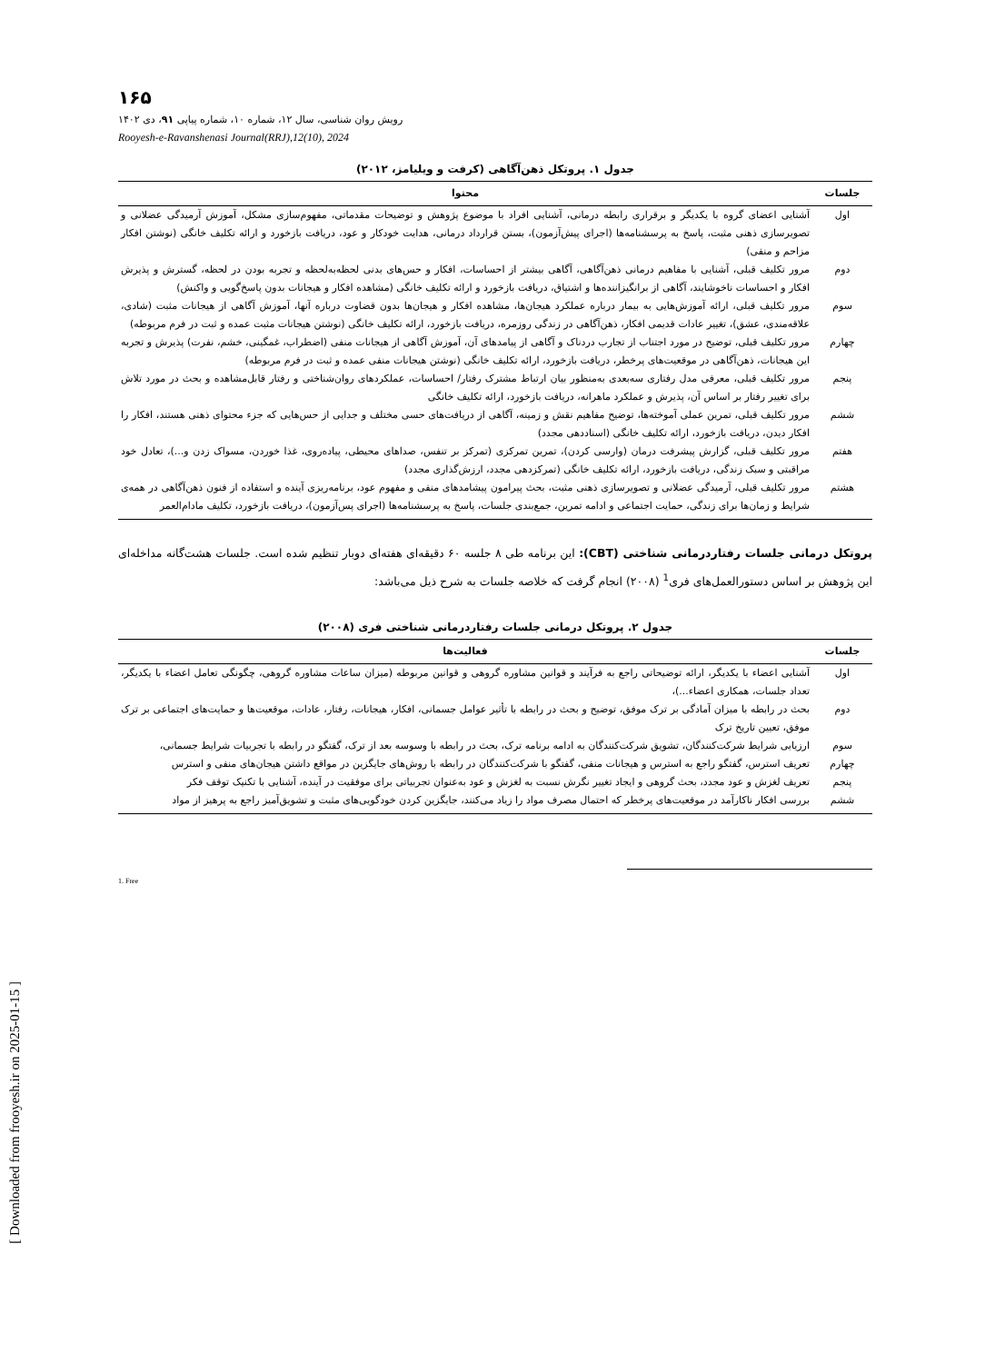۱۶۵
رویش روان شناسی، سال ۱۲، شماره ۱۰، شماره پیاپی ۹۱، دی ۱۴۰۲
Rooyesh-e-Ravanshenasi Journal(RRJ),12(10), 2024
جدول ۱. پروتکل ذهن‌آگاهی (کرفت و ویلیامز، ۲۰۱۲)
| جلسات | محتوا |
| --- | --- |
| اول | آشنایی اعضای گروه با یکدیگر و برقراری رابطه درمانی، آشنایی افراد با موضوع پژوهش و توضیحات مقدماتی، مفهوم‌سازی مشکل، آموزش آرمیدگی عضلانی و تصویرسازی ذهنی مثبت، پاسخ به پرسشنامه‌ها (اجرای پیش‌آزمون)، بستن قرارداد درمانی، هدایت خودکار و عود، دریافت بازخورد و ارائه تکلیف خانگی (نوشتن افکار مزاحم و منفی) |
| دوم | مرور تکلیف قبلی، آشنایی با مفاهیم درمانی ذهن‌آگاهی، آگاهی بیشتر از احساسات، افکار و حس‌های بدنی لحظه‌به‌لحظه و تجربه بودن در لحظه، گسترش و پذیرش افکار و احساسات ناخوشایند، آگاهی از برانگیزاننده‌ها و اشتیاق، دریافت بازخورد و ارائه تکلیف خانگی (مشاهده افکار و هیجانات بدون پاسخ‌گویی و واکنش) |
| سوم | مرور تکلیف قبلی، ارائه آموزش‌هایی به بیمار درباره عملکرد هیجان‌ها، مشاهده افکار و هیجان‌ها بدون قضاوت درباره آنها، آموزش آگاهی از هیجانات مثبت (شادی، علاقه‌مندی، عشق)، تغییر عادات قدیمی افکار، ذهن‌آگاهی در زندگی روزمره، دریافت بازخورد، ارائه تکلیف خانگی (نوشتن هیجانات مثبت عمده و ثبت در فرم مربوطه) |
| چهارم | مرور تکلیف قبلی، توضیح در مورد اجتناب از تجارب دردناک و آگاهی از پیامدهای آن، آموزش آگاهی از هیجانات منفی (اضطراب، غمگینی، خشم، نفرت) پذیرش و تجربه این هیجانات، ذهن‌آگاهی در موقعیت‌های پرخطر، دریافت بازخورد، ارائه تکلیف خانگی (نوشتن هیجانات منفی عمده و ثبت در فرم مربوطه) |
| پنجم | مرور تکلیف قبلی، معرفی مدل رفتاری سه‌بعدی به‌منظور بیان ارتباط مشترک رفتار/ احساسات، عملکردهای روان‌شناختی و رفتار قابل‌مشاهده و بحث در مورد تلاش برای تغییر رفتار بر اساس آن، پذیرش و عملکرد ماهرانه، دریافت بازخورد، ارائه تکلیف خانگی |
| ششم | مرور تکلیف قبلی، تمرین عملی آموخته‌ها، توضیح مفاهیم نقش و زمینه، آگاهی از دریافت‌های حسی مختلف و جدایی از حس‌هایی که جزء محتوای ذهنی هستند، افکار را افکار دیدن، دریافت بازخورد، ارائه تکلیف خانگی (اسناددهی مجدد) |
| هفتم | مرور تکلیف قبلی، گزارش پیشرفت درمان (وارسی کردن)، تمرین تمرکزی (تمرکز بر تنفس، صداهای محیطی، پیاده‌روی، غذا خوردن، مسواک زدن و...)، تعادل خود مراقبتی و سبک زندگی، دریافت بازخورد، ارائه تکلیف خانگی (تمرکزدهی مجدد، ارزش‌گذاری مجدد) |
| هشتم | مرور تکلیف قبلی، آرمیدگی عضلانی و تصویرسازی ذهنی مثبت، بحث پیرامون پیشامدهای منفی و مفهوم عود، برنامه‌ریزی آینده و استفاده از فنون ذهن‌آگاهی در همه‌ی شرایط و زمان‌ها برای زندگی، حمایت اجتماعی و ادامه تمرین، جمع‌بندی جلسات، پاسخ به پرسشنامه‌ها (اجرای پس‌آزمون)، دریافت بازخورد، تکلیف مادام‌العمر |
پروتکل درمانی جلسات رفتاردرمانی شناختی (CBT): این برنامه طی ۸ جلسه ۶۰ دقیقه‌ای هفته‌ای دوبار تنظیم شده است. جلسات هشت‌گانه مداخله‌ای این پژوهش بر اساس دستورالعمل‌های فری<sup>1</sup> (۲۰۰۸) انجام گرفت که خلاصه جلسات به شرح ذیل می‌باشد:
جدول ۲. پروتکل درمانی جلسات رفتاردرمانی شناختی فری (۲۰۰۸)
| جلسات | فعالیت‌ها |
| --- | --- |
| اول | آشنایی اعضاء با یکدیگر، ارائه توضیحاتی راجع به فرآیند و قوانین مشاوره گروهی و قوانین مربوطه (میزان ساعات مشاوره گروهی، چگونگی تعامل اعضاء با یکدیگر، تعداد جلسات، همکاری اعضاء...)، |
| دوم | بحث در رابطه با میزان آمادگی بر ترک موفق، توضیح و بحث در رابطه با تأثیر عوامل جسمانی، افکار، هیجانات، رفتار، عادات، موقعیت‌ها و حمایت‌های اجتماعی بر ترک موفق، تعیین تاریخ ترک |
| سوم | ارزیابی شرایط شرکت‌کنندگان، تشویق شرکت‌کنندگان به ادامه برنامه ترک، بحث در رابطه با وسوسه بعد از ترک، گفتگو در رابطه با تجربیات شرایط جسمانی، |
| چهارم | تعریف استرس، گفتگو راجع به استرس و هیجانات منفی، گفتگو با شرکت‌کنندگان در رابطه با روش‌های جایگزین در مواقع داشتن هیجان‌های منفی و استرس |
| پنجم | تعریف لغزش و عود مجدد، بحث گروهی و ایجاد تغییر نگرش نسبت به لغزش و عود به‌عنوان تجربیاتی برای موفقیت در آینده، آشنایی با تکنیک توقف فکر |
| ششم | بررسی افکار ناکارآمد در موقعیت‌های پرخطر که احتمال مصرف مواد را زیاد می‌کنند، جایگزین کردن خودگویی‌های مثبت و تشویق‌آمیز راجع به پرهیز از مواد |
1. Free
[ Downloaded from frooyesh.ir on 2025-01-15 ]